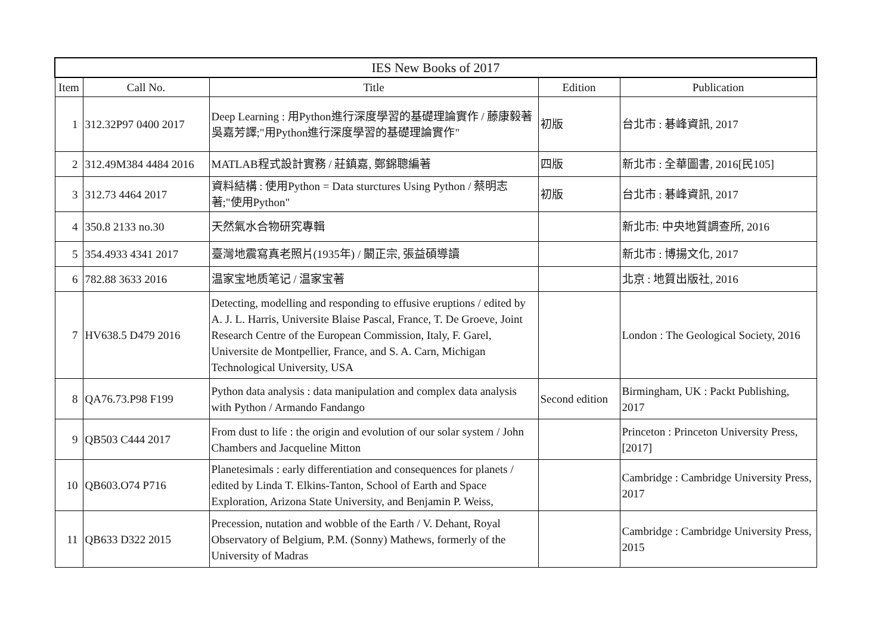| IES New Books of 2017 | | | | |
| --- | --- | --- | --- | --- |
| Item | Call No. | Title | Edition | Publication |
| 1 | 312.32P97 0400 2017 | Deep Learning : 用Python進行深度學習的基礎理論實作 / 藤康毅著 吳嘉芳譯;"用Python進行深度學習的基礎理論實作" | 初版 | 台北市 : 碁峰資訊, 2017 |
| 2 | 312.49M384 4484 2016 | MATLAB程式設計實務 / 莊鎮嘉, 鄭錦聰編著 | 四版 | 新北市 : 全華圖書, 2016[民105] |
| 3 | 312.73 4464 2017 | 資料結構 : 使用Python = Data sturctures Using Python / 蔡明志著;"使用Python" | 初版 | 台北市 : 碁峰資訊, 2017 |
| 4 | 350.8 2133 no.30 | 天然氣水合物研究專輯 | | 新北市: 中央地質調查所, 2016 |
| 5 | 354.4933 4341 2017 | 臺灣地震寫真老照片(1935年) / 闞正宗, 張益碩導讀 | | 新北市 : 博揚文化, 2017 |
| 6 | 782.88 3633 2016 | 温家宝地质笔记 / 温家宝著 | | 北京 : 地質出版社, 2016 |
| 7 | HV638.5 D479 2016 | Detecting, modelling and responding to effusive eruptions / edited by A. J. L. Harris, Universite Blaise Pascal, France, T. De Groeve, Joint Research Centre of the European Commission, Italy, F. Garel, Universite de Montpellier, France, and S. A. Carn, Michigan Technological University, USA | | London : The Geological Society, 2016 |
| 8 | QA76.73.P98 F199 | Python data analysis : data manipulation and complex data analysis with Python / Armando Fandango | Second edition | Birmingham, UK : Packt Publishing, 2017 |
| 9 | QB503 C444 2017 | From dust to life : the origin and evolution of our solar system / John Chambers and Jacqueline Mitton | | Princeton : Princeton University Press, [2017] |
| 10 | QB603.O74 P716 | Planetesimals : early differentiation and consequences for planets / edited by Linda T. Elkins-Tanton, School of Earth and Space Exploration, Arizona State University, and Benjamin P. Weiss, | | Cambridge : Cambridge University Press, 2017 |
| 11 | QB633 D322 2015 | Precession, nutation and wobble of the Earth / V. Dehant, Royal Observatory of Belgium, P.M. (Sonny) Mathews, formerly of the University of Madras | | Cambridge : Cambridge University Press, 2015 |